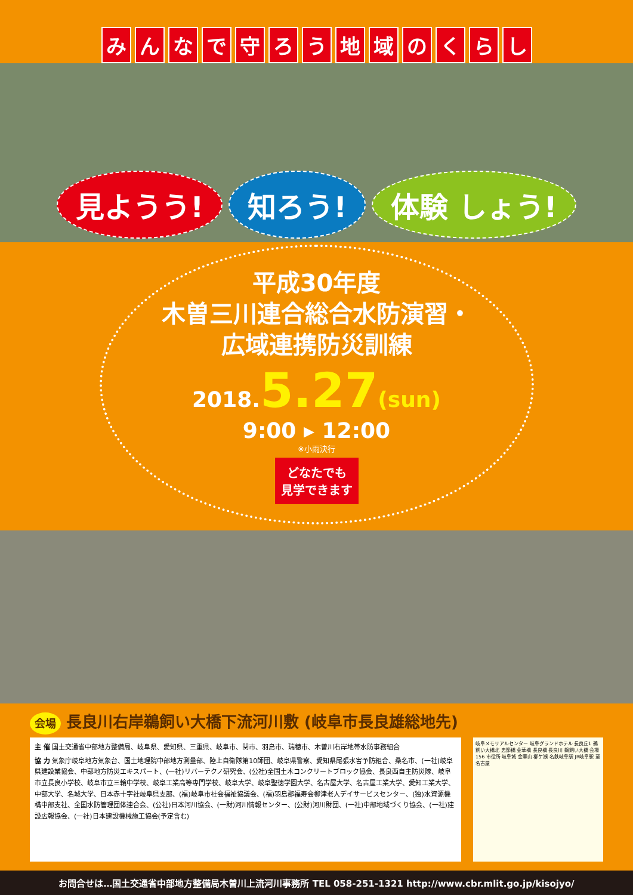みんなで守ろう地域のくらし
見ようう! 知ろう! 体験 しょう!
平成30年度
木曽三川連合総合水防演習・
広域連携防災訓練
2018.5.27(sun)
9:00 ▸ 12:00
※小雨決行
どなたでも
見学できます
会場 長良川右岸鵜飼い大橋下流河川敷 (岐阜市長良雄総地先)
主 催 国土交通省中部地方整備局、岐阜県、愛知県、三重県、岐阜市、関市、羽島市、瑞穂市、木曽川右岸地帯水防事務組合
協 力 気象庁岐阜地方気象台、国土地理院中部地方測量部、陸上自衛隊第10師団、岐阜県警察、愛知県尾張水害予防組合、桑名市、(一社)岐阜県建設業協会、中部地方防災エキスパート、(一社)リバーテクノ研究会、(公社)全国土木コンクリートブロック協会、長良西自主防災隊、岐阜市立長良小学校、岐阜市立三輪中学校、岐阜工業高等専門学校、岐阜大学、岐阜聖徳学園大学、名古屋大学、名古屋工業大学、愛知工業大学、中部大学、名城大学、日本赤十字社岐阜県支部、(福)岐阜市社会福祉協議会、(福)羽島郡福寿会柳津老人デイサービスセンター、(独)水資源機構中部支社、全国水防管理団体連合会、(公社)日本河川協会、(一財)河川情報センター、(公財)河川財団、(一社)中部地域づくり協会、(一社)建設広報協会、(一社)日本建設機械施工協会(予定含む)
岐阜メモリアルセンター 岐阜グランドホテル 長良丘1 鵜飼い大橋北 忠節橋 金華橋 長良橋 長良川 鵜飼い大橋 会場 156 市役所 岐阜城 金華山 柳ケ瀬 名鉄岐阜駅 JR岐阜駅 至名古屋
お問合せは…国土交通省中部地方整備局木曽川上流河川事務所 TEL 058-251-1321 http://www.cbr.mlit.go.jp/kisojyo/